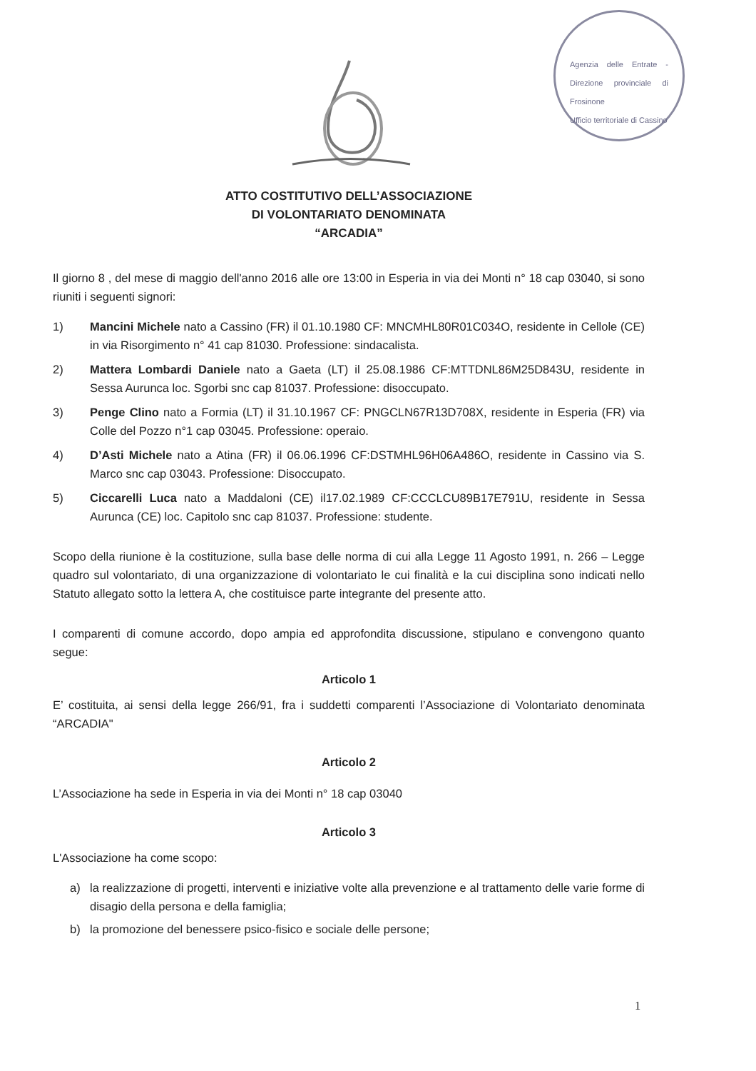Agenzia delle Entrate - Direzione provinciale di Frosinone
Ufficio territoriale di Cassino
ATTO COSTITUTIVO DELL’ASSOCIAZIONE
DI VOLONTARIATO DENOMINATA
“ARCADIA”
Il giorno 8 , del mese di maggio dell'anno 2016 alle ore 13:00 in Esperia in via dei Monti n° 18 cap 03040, si sono riuniti i seguenti signori:
1) Mancini Michele nato a Cassino (FR) il 01.10.1980 CF: MNCMHL80R01C034O, residente in Cellole (CE) in via Risorgimento n° 41 cap 81030. Professione: sindacalista.
2) Mattera Lombardi Daniele nato a Gaeta (LT) il 25.08.1986 CF:MTTDNL86M25D843U, residente in Sessa Aurunca loc. Sgorbi snc cap 81037. Professione: disoccupato.
3) Penge Clino nato a Formia (LT) il 31.10.1967 CF: PNGCLN67R13D708X, residente in Esperia (FR) via Colle del Pozzo n°1 cap 03045. Professione: operaio.
4) D’Asti Michele nato a Atina (FR) il 06.06.1996 CF:DSTMHL96H06A486O, residente in Cassino via S. Marco snc cap 03043. Professione: Disoccupato.
5) Ciccarelli Luca nato a Maddaloni (CE) il17.02.1989 CF:CCCLCU89B17E791U, residente in Sessa Aurunca (CE) loc. Capitolo snc cap 81037. Professione: studente.
Scopo della riunione è la costituzione, sulla base delle norma di cui alla Legge 11 Agosto 1991, n. 266 – Legge quadro sul volontariato, di una organizzazione di volontariato le cui finalità e la cui disciplina sono indicati nello Statuto allegato sotto la lettera A, che costituisce parte integrante del presente atto.
I comparenti di comune accordo, dopo ampia ed approfondita discussione, stipulano e convengono quanto segue:
Articolo 1
E’ costituita, ai sensi della legge 266/91, fra i suddetti comparenti l’Associazione di Volontariato denominata “ARCADIA"
Articolo 2
L’Associazione ha sede in Esperia in via dei Monti n° 18 cap 03040
Articolo 3
L'Associazione ha come scopo:
a) la realizzazione di progetti, interventi e iniziative volte alla prevenzione e al trattamento delle varie forme di disagio della persona e della famiglia;
b) la promozione del benessere psico-fisico e sociale delle persone;
1